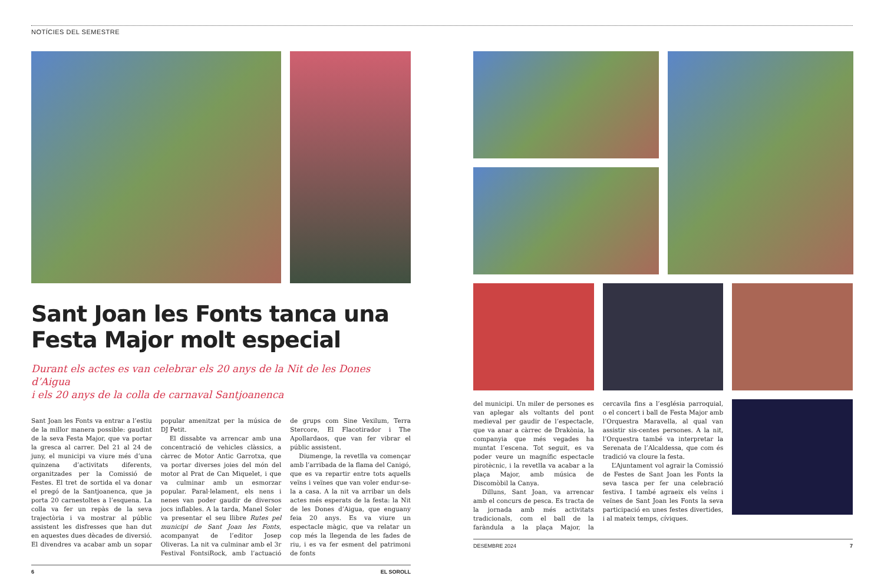NOTÍCIES DEL SEMESTRE
Sant Joan les Fonts tanca una Festa Major molt especial
Durant els actes es van celebrar els 20 anys de la Nit de les Dones d’Aigua
i els 20 anys de la colla de carnaval Santjoanenca
Sant Joan les Fonts va entrar a l’estiu de la millor manera possible: gaudint de la seva Festa Major, que va portar la gresca al carrer. Del 21 al 24 de juny, el municipi va viure més d’una quinzena d’activitats diferents, organitzades per la Comissió de Festes. El tret de sortida el va donar el pregó de la Santjoanenca, que ja porta 20 carnestoltes a l’esquena. La colla va fer un repàs de la seva trajectòria i va mostrar al públic assistent les disfresses que han dut en aquestes dues dècades de diversió. El divendres va acabar amb un sopar popular amenitzat per la música de DJ Petit.
El dissabte va arrencar amb una concentració de vehicles clàssics, a càrrec de Motor Antic Garrotxa, que va portar diverses joies del món del motor al Prat de Can Miquelet, i que va culminar amb un esmorzar popular. Paral·lelament, els nens i nenes van poder gaudir de diversos jocs inflables. A la tarda, Manel Soler va presentar el seu llibre Rutes pel municipi de Sant Joan les Fonts, acompanyat de l’editor Josep Oliveras. La nit va culminar amb el 3r Festival FontsiRock, amb l’actuació de grups com Sine Vexilum, Terra Stercore, El Flacotirador i The Apollardaos, que van fer vibrar el públic assistent.
Diumenge, la revetlla va començar amb l’arribada de la flama del Canigó, que es va repartir entre tots aquells veïns i veïnes que van voler endur-se-la a casa. A la nit va arribar un dels actes més esperats de la festa: la Nit de les Dones d’Aigua, que enguany feia 20 anys. Es va viure un espectacle màgic, que va relatar un cop més la llegenda de les fades de riu, i es va fer esment del patrimoni de fonts
6 EL SOROLL
del municipi. Un miler de persones es van aplegar als voltants del pont medieval per gaudir de l’espectacle, que va anar a càrrec de Drakònia, la companyia que més vegades ha muntat l’escena. Tot seguit, es va poder veure un magnífic espectacle pirotècnic, i la revetlla va acabar a la plaça Major, amb música de Discomòbil la Canya.
Dilluns, Sant Joan, va arrencar amb el concurs de pesca. Es tracta de la jornada amb més activitats tradicionals, com el ball de la faràndula a la plaça Major, la cercavila fins a l’església parroquial, o el concert i ball de Festa Major amb l’Orquestra Maravella, al qual van assistir sis-centes persones. A la nit, l’Orquestra també va interpretar la Serenata de l’Alcaldessa, que com és tradició va cloure la festa.
L’Ajuntament vol agrair la Comissió de Festes de Sant Joan les Fonts la seva tasca per fer una celebració festiva. I també agraeix els veïns i veïnes de Sant Joan les Fonts la seva participació en unes festes divertides, i al mateix temps, cíviques.
DESEMBRE 2024 7